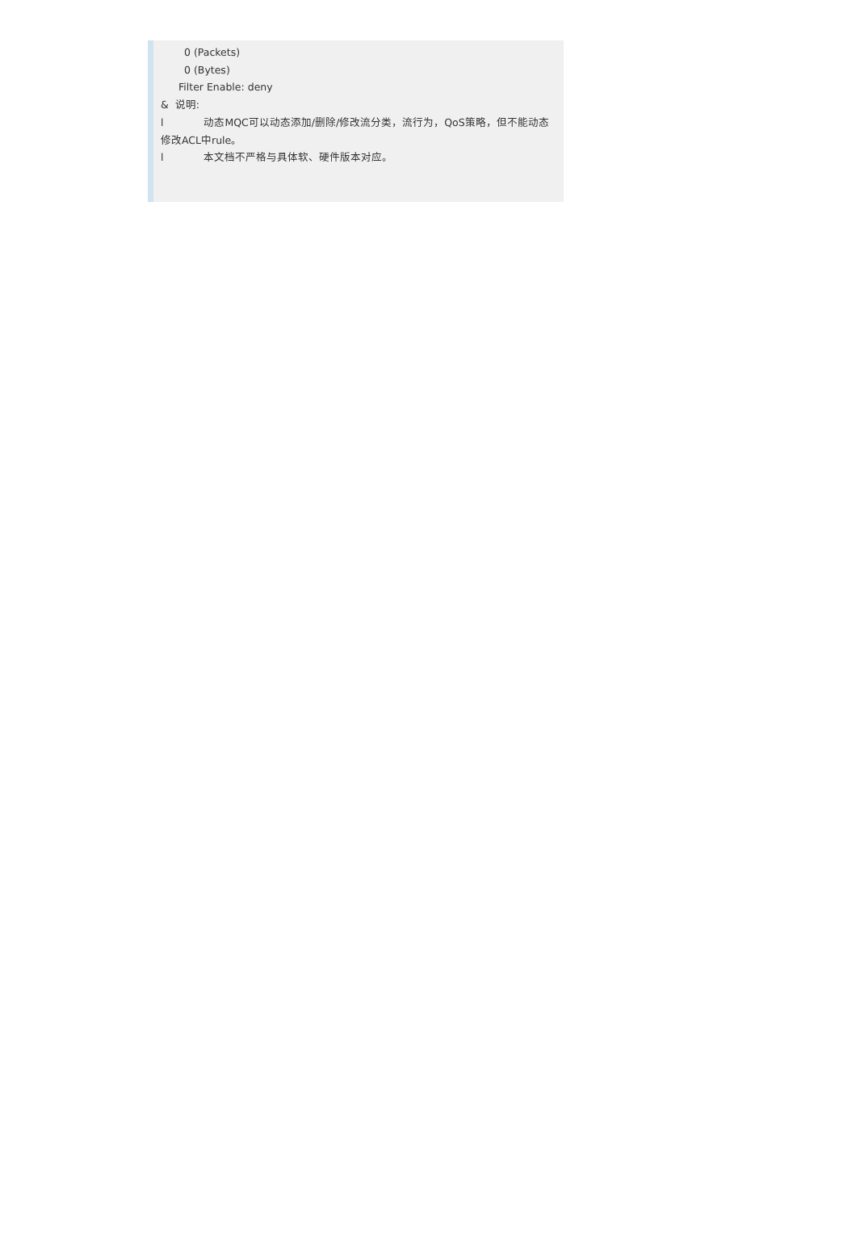0 (Packets)
0 (Bytes)
Filter Enable: deny
& 说明:
l 动态MQC可以动态添加/删除/修改流分类，流行为，QoS策略，但不能动态修改ACL中rule。
l 本文档不严格与具体软、硬件版本对应。